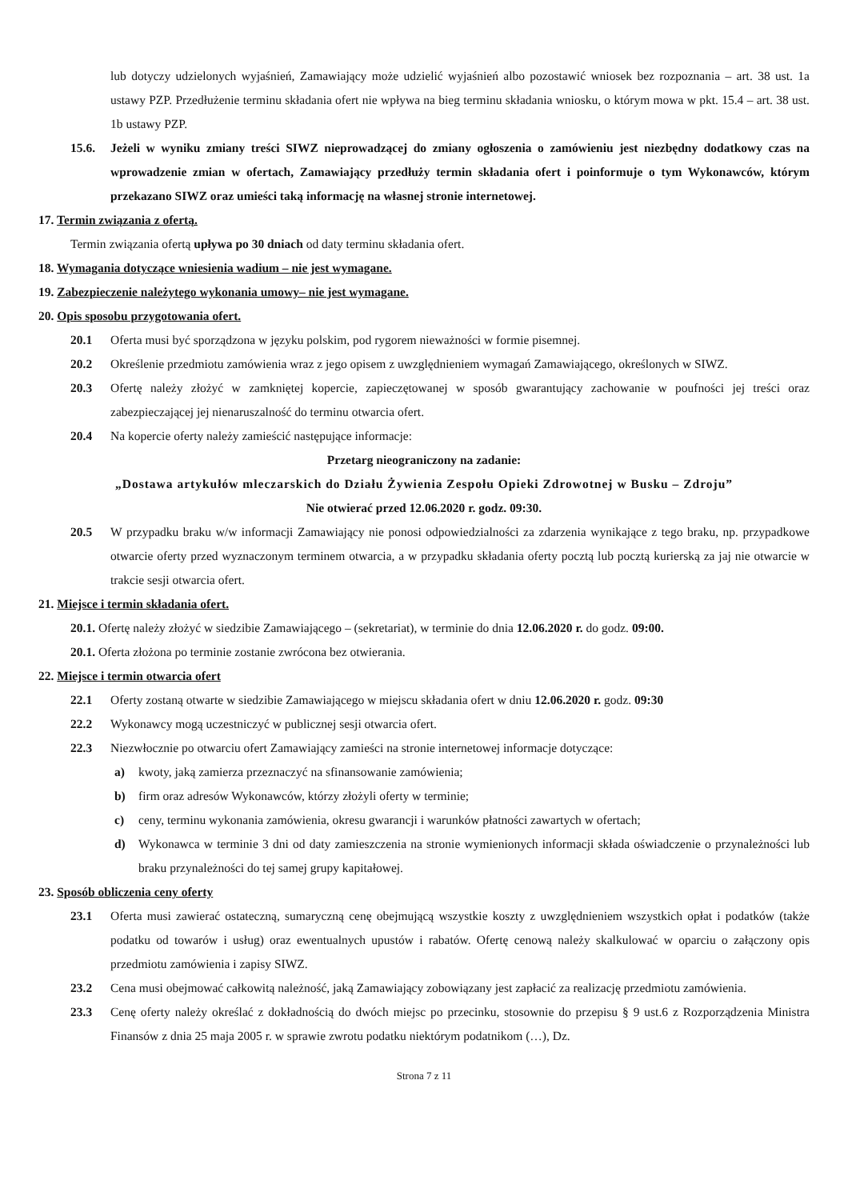lub dotyczy udzielonych wyjaśnień, Zamawiający może udzielić wyjaśnień albo pozostawić wniosek bez rozpoznania – art. 38 ust. 1a ustawy PZP. Przedłużenie terminu składania ofert nie wpływa na bieg terminu składania wniosku, o którym mowa w pkt. 15.4 – art. 38 ust. 1b ustawy PZP.
15.6. Jeżeli w wyniku zmiany treści SIWZ nieprowadzącej do zmiany ogłoszenia o zamówieniu jest niezbędny dodatkowy czas na wprowadzenie zmian w ofertach, Zamawiający przedłuży termin składania ofert i poinformuje o tym Wykonawców, którym przekazano SIWZ oraz umieści taką informację na własnej stronie internetowej.
17. Termin związania z ofertą.
Termin związania ofertą upływa po 30 dniach od daty terminu składania ofert.
18. Wymagania dotyczące wniesienia wadium – nie jest wymagane.
19. Zabezpieczenie należytego wykonania umowy– nie jest wymagane.
20. Opis sposobu przygotowania ofert.
20.1 Oferta musi być sporządzona w języku polskim, pod rygorem nieważności w formie pisemnej.
20.2 Określenie przedmiotu zamówienia wraz z jego opisem z uwzględnieniem wymagań Zamawiającego, określonych w SIWZ.
20.3 Ofertę należy złożyć w zamkniętej kopercie, zapieczętowanej w sposób gwarantujący zachowanie w poufności jej treści oraz zabezpieczającej jej nienaruszalność do terminu otwarcia ofert.
20.4 Na kopercie oferty należy zamieścić następujące informacje:
Przetarg nieograniczony na zadanie:
„Dostawa artykułów mleczarskich do Działu Żywienia Zespołu Opieki Zdrowotnej w Busku – Zdroju”
Nie otwierać przed 12.06.2020 r. godz. 09:30.
20.5 W przypadku braku w/w informacji Zamawiający nie ponosi odpowiedzialności za zdarzenia wynikające z tego braku, np. przypadkowe otwarcie oferty przed wyznaczonym terminem otwarcia, a w przypadku składania oferty pocztą lub pocztą kurierską za jaj nie otwarcie w trakcie sesji otwarcia ofert.
21. Miejsce i termin składania ofert.
20.1. Ofertę należy złożyć w siedzibie Zamawiającego – (sekretariat), w terminie do dnia 12.06.2020 r. do godz. 09:00.
20.1. Oferta złożona po terminie zostanie zwrócona bez otwierania.
22. Miejsce i termin otwarcia ofert
22.1 Oferty zostaną otwarte w siedzibie Zamawiającego w miejscu składania ofert w dniu 12.06.2020 r. godz. 09:30
22.2 Wykonawcy mogą uczestniczyć w publicznej sesji otwarcia ofert.
22.3 Niezwłocznie po otwarciu ofert Zamawiający zamieści na stronie internetowej informacje dotyczące:
a) kwoty, jaką zamierza przeznaczyć na sfinansowanie zamówienia;
b) firm oraz adresów Wykonawców, którzy złożyli oferty w terminie;
c) ceny, terminu wykonania zamówienia, okresu gwarancji i warunków płatności zawartych w ofertach;
d) Wykonawca w terminie 3 dni od daty zamieszczenia na stronie wymienionych informacji składa oświadczenie o przynależności lub braku przynależności do tej samej grupy kapitałowej.
23. Sposób obliczenia ceny oferty
23.1 Oferta musi zawierać ostateczną, sumaryczną cenę obejmującą wszystkie koszty z uwzględnieniem wszystkich opłat i podatków (także podatku od towarów i usług) oraz ewentualnych upustów i rabatów. Ofertę cenową należy skalkulować w oparciu o załączony opis przedmiotu zamówienia i zapisy SIWZ.
23.2 Cena musi obejmować całkowitą należność, jaką Zamawiający zobowiązany jest zapłacić za realizację przedmiotu zamówienia.
23.3 Cenę oferty należy określać z dokładnością do dwóch miejsc po przecinku, stosownie do przepisu § 9 ust.6 z Rozporządzenia Ministra Finansów z dnia 25 maja 2005 r. w sprawie zwrotu podatku niektórym podatnikom (…), Dz.
Strona 7 z 11